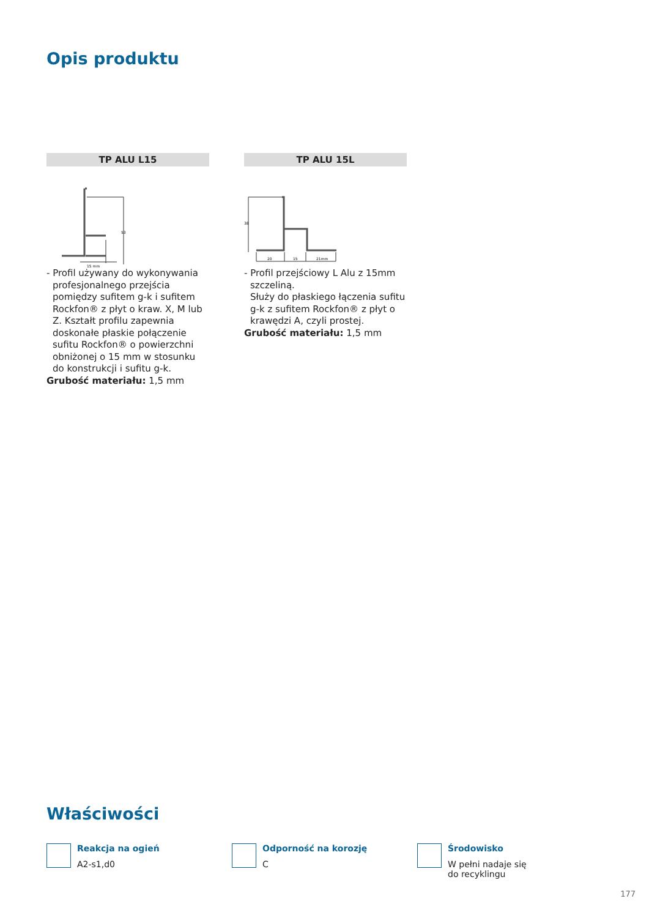Opis produktu
TP ALU L15
15 mm
53
- Profil używany do wykonywania profesjonalnego przejścia pomiędzy sufitem g-k i sufitem Rockfon® z płyt o kraw. X, M lub Z. Kształt profilu zapewnia doskonałe płaskie połączenie sufitu Rockfon® o powierzchni obniżonej o 15 mm w stosunku do konstrukcji i sufitu g-k.
Grubość materiału: 1,5 mm
TP ALU 15L
20
15
21mm
38
- Profil przejściowy L Alu z 15mm szczeliną.
Służy do płaskiego łączenia sufitu g-k z sufitem Rockfon® z płyt o krawędzi A, czyli prostej.
Grubość materiału: 1,5 mm
Właściwości
Reakcja na ogień
A2-s1,d0
Odporność na korozję
C
Środowisko
W pełni nadaje się do recyklingu
177